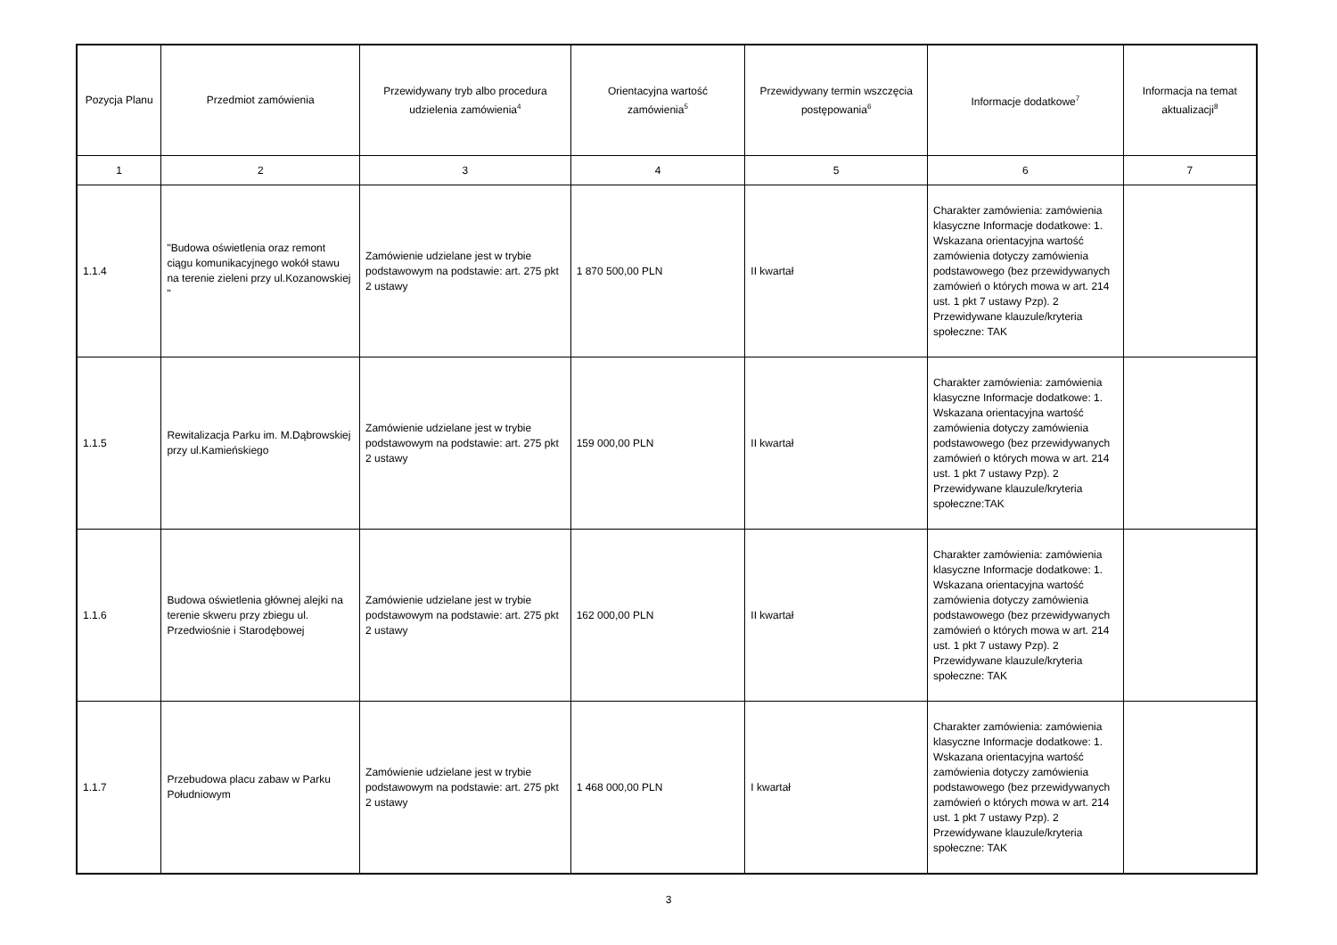| Pozycja Planu | Przedmiot zamówienia | Przewidywany tryb albo procedura udzielenia zamówienia<sup>4</sup> | Orientacyjna wartość zamówienia<sup>5</sup> | Przewidywany termin wszczęcia postępowania<sup>6</sup> | Informacje dodatkowe<sup>7</sup> | Informacja na temat aktualizacji<sup>8</sup> |
| --- | --- | --- | --- | --- | --- | --- |
| 1 | 2 | 3 | 4 | 5 | 6 | 7 |
| 1.1.4 | "Budowa oświetlenia oraz remont ciągu komunikacyjnego wokół stawu na terenie zieleni przy ul.Kozanowskiej " | Zamówienie udzielane jest w trybie podstawowym na podstawie: art. 275 pkt 2 ustawy | 1 870 500,00 PLN | II kwartał | Charakter zamówienia: zamówienia klasyczne Informacje dodatkowe: 1. Wskazana orientacyjna wartość zamówienia dotyczy zamówienia podstawowego (bez przewidywanych zamówień o których mowa w art. 214 ust. 1 pkt 7 ustawy Pzp). 2 Przewidywane klauzule/kryteria społeczne: TAK | |
| 1.1.5 | Rewitalizacja Parku im. M.Dąbrowskiej przy ul.Kamieńskiego | Zamówienie udzielane jest w trybie podstawowym na podstawie: art. 275 pkt 2 ustawy | 159 000,00 PLN | II kwartał | Charakter zamówienia: zamówienia klasyczne Informacje dodatkowe: 1. Wskazana orientacyjna wartość zamówienia dotyczy zamówienia podstawowego (bez przewidywanych zamówień o których mowa w art. 214 ust. 1 pkt 7 ustawy Pzp). 2 Przewidywane klauzule/kryteria społeczne:TAK | |
| 1.1.6 | Budowa oświetlenia głównej alejki na terenie skweru przy zbiegu ul. Przedwiośnie i Starodębowej | Zamówienie udzielane jest w trybie podstawowym na podstawie: art. 275 pkt 2 ustawy | 162 000,00 PLN | II kwartał | Charakter zamówienia: zamówienia klasyczne Informacje dodatkowe: 1. Wskazana orientacyjna wartość zamówienia dotyczy zamówienia podstawowego (bez przewidywanych zamówień o których mowa w art. 214 ust. 1 pkt 7 ustawy Pzp). 2 Przewidywane klauzule/kryteria społeczne: TAK | |
| 1.1.7 | Przebudowa placu zabaw w Parku Południowym | Zamówienie udzielane jest w trybie podstawowym na podstawie: art. 275 pkt 2 ustawy | 1 468 000,00 PLN | I kwartał | Charakter zamówienia: zamówienia klasyczne Informacje dodatkowe: 1. Wskazana orientacyjna wartość zamówienia dotyczy zamówienia podstawowego (bez przewidywanych zamówień o których mowa w art. 214 ust. 1 pkt 7 ustawy Pzp). 2 Przewidywane klauzule/kryteria społeczne: TAK | |
3